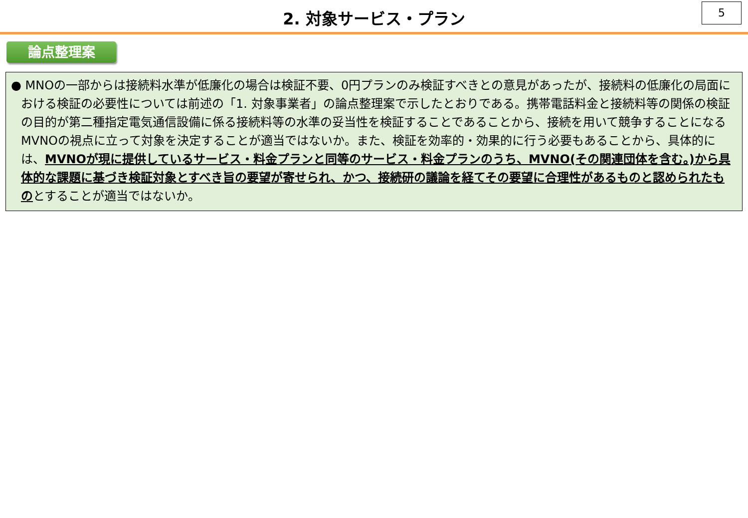2. 対象サービス・プラン
5
論点整理案
● MNOの一部からは接続料水準が低廉化の場合は検証不要、0円プランのみ検証すべきとの意見があったが、接続料の低廉化の局面における検証の必要性については前述の「1. 対象事業者」の論点整理案で示したとおりである。携帯電話料金と接続料等の関係の検証の目的が第二種指定電気通信設備に係る接続料等の水準の妥当性を検証することであることから、接続を用いて競争することになるMVNOの視点に立って対象を決定することが適当ではないか。また、検証を効率的・効果的に行う必要もあることから、具体的には、MVNOが現に提供しているサービス・料金プランと同等のサービス・料金プランのうち、MVNO(その関連団体を含む。)から具体的な課題に基づき検証対象とすべき旨の要望が寄せられ、かつ、接続研の議論を経てその要望に合理性があるものと認められたものとすることが適当ではないか。